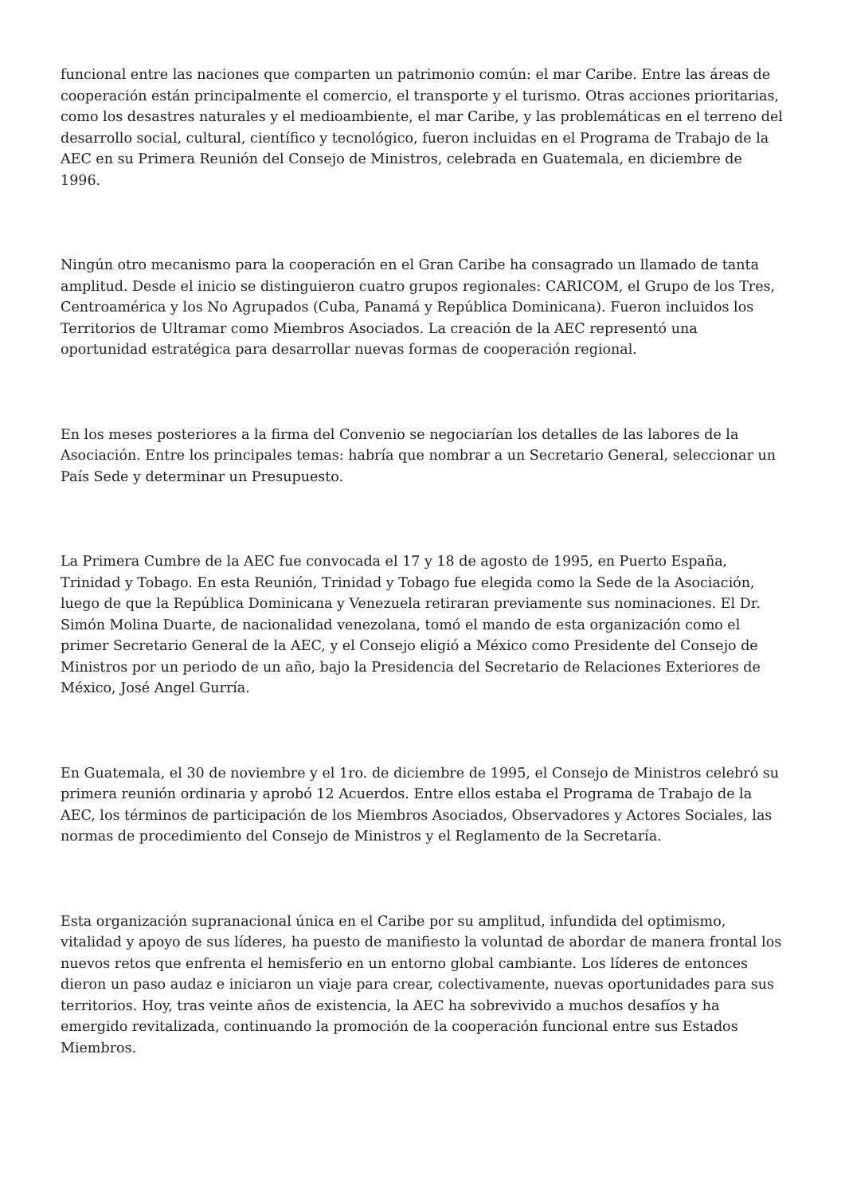funcional entre las naciones que comparten un patrimonio común: el mar Caribe. Entre las áreas de cooperación están principalmente el comercio, el transporte y el turismo. Otras acciones prioritarias, como los desastres naturales y el medioambiente, el mar Caribe, y las problemáticas en el terreno del desarrollo social, cultural, científico y tecnológico, fueron incluidas en el Programa de Trabajo de la AEC en su Primera Reunión del Consejo de Ministros, celebrada en Guatemala, en diciembre de 1996.
Ningún otro mecanismo para la cooperación en el Gran Caribe ha consagrado un llamado de tanta amplitud. Desde el inicio se distinguieron cuatro grupos regionales: CARICOM, el Grupo de los Tres, Centroamérica y los No Agrupados (Cuba, Panamá y República Dominicana). Fueron incluidos los Territorios de Ultramar como Miembros Asociados. La creación de la AEC representó una oportunidad estratégica para desarrollar nuevas formas de cooperación regional.
En los meses posteriores a la firma del Convenio se negociarían los detalles de las labores de la Asociación. Entre los principales temas: habría que nombrar a un Secretario General, seleccionar un País Sede y determinar un Presupuesto.
La Primera Cumbre de la AEC fue convocada el 17 y 18 de agosto de 1995, en Puerto España, Trinidad y Tobago. En esta Reunión, Trinidad y Tobago fue elegida como la Sede de la Asociación, luego de que la República Dominicana y Venezuela retiraran previamente sus nominaciones. El Dr. Simón Molina Duarte, de nacionalidad venezolana, tomó el mando de esta organización como el primer Secretario General de la AEC, y el Consejo eligió a México como Presidente del Consejo de Ministros por un periodo de un año, bajo la Presidencia del Secretario de Relaciones Exteriores de México, José Angel Gurría.
En Guatemala, el 30 de noviembre y el 1ro. de diciembre de 1995, el Consejo de Ministros celebró su primera reunión ordinaria y aprobó 12 Acuerdos. Entre ellos estaba el Programa de Trabajo de la AEC, los términos de participación de los Miembros Asociados, Observadores y Actores Sociales, las normas de procedimiento del Consejo de Ministros y el Reglamento de la Secretaría.
Esta organización supranacional única en el Caribe por su amplitud, infundida del optimismo, vitalidad y apoyo de sus líderes, ha puesto de manifiesto la voluntad de abordar de manera frontal los nuevos retos que enfrenta el hemisferio en un entorno global cambiante. Los líderes de entonces dieron un paso audaz e iniciaron un viaje para crear, colectivamente, nuevas oportunidades para sus territorios. Hoy, tras veinte años de existencia, la AEC ha sobrevivido a muchos desafíos y ha emergido revitalizada, continuando la promoción de la cooperación funcional entre sus Estados Miembros.